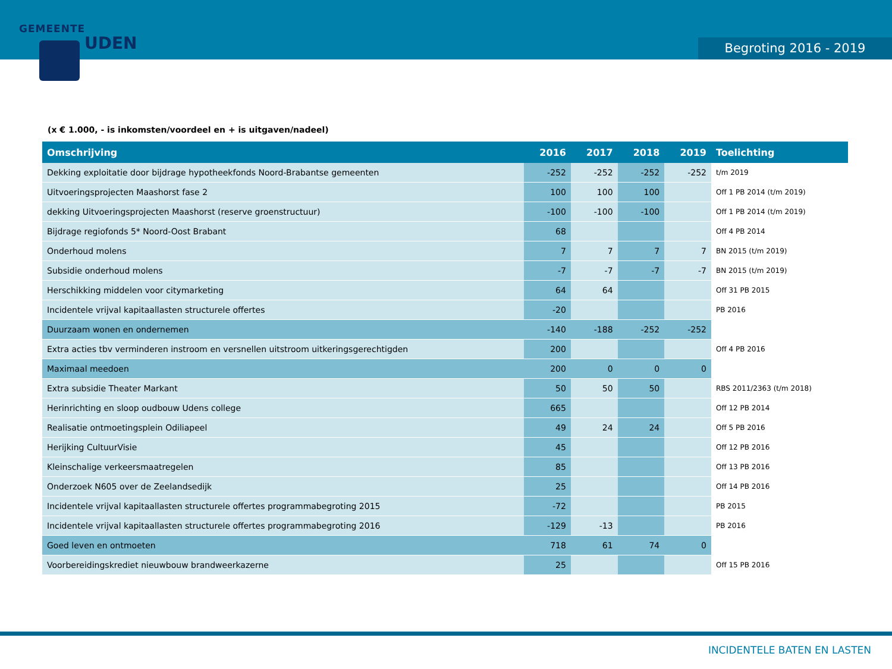GEMEENTE
UDEN
Begroting 2016 - 2019
(x € 1.000, - is inkomsten/voordeel en + is uitgaven/nadeel)
| Omschrijving | 2016 | 2017 | 2018 | 2019 | Toelichting |
| --- | --- | --- | --- | --- | --- |
| Dekking exploitatie door bijdrage hypotheekfonds Noord-Brabantse gemeenten | -252 | -252 | -252 | -252 | t/m 2019 |
| Uitvoeringsprojecten Maashorst fase 2 | 100 | 100 | 100 | | Off 1 PB 2014 (t/m 2019) |
| dekking Uitvoeringsprojecten Maashorst (reserve groenstructuur) | -100 | -100 | -100 | | Off 1 PB 2014 (t/m 2019) |
| Bijdrage regiofonds 5* Noord-Oost Brabant | 68 | | | | Off 4 PB 2014 |
| Onderhoud molens | 7 | 7 | 7 | 7 | BN 2015 (t/m 2019) |
| Subsidie onderhoud molens | -7 | -7 | -7 | -7 | BN 2015 (t/m 2019) |
| Herschikking middelen voor citymarketing | 64 | 64 | | | Off 31 PB 2015 |
| Incidentele vrijval kapitaallasten structurele offertes | -20 | | | | PB 2016 |
| Duurzaam wonen en ondernemen | -140 | -188 | -252 | -252 | |
| Extra acties tbv verminderen instroom en versnellen uitstroom uitkeringsgerechtigden | 200 | | | | Off 4 PB 2016 |
| Maximaal meedoen | 200 | 0 | 0 | 0 | |
| Extra subsidie Theater Markant | 50 | 50 | 50 | | RBS 2011/2363 (t/m 2018) |
| Herinrichting en sloop oudbouw Udens college | 665 | | | | Off 12 PB 2014 |
| Realisatie ontmoetingsplein Odiliapeel | 49 | 24 | 24 | | Off 5 PB 2016 |
| Herijking CultuurVisie | 45 | | | | Off 12 PB 2016 |
| Kleinschalige verkeersmaatregelen | 85 | | | | Off 13 PB 2016 |
| Onderzoek N605 over de Zeelandsedijk | 25 | | | | Off 14 PB 2016 |
| Incidentele vrijval kapitaallasten structurele offertes programmabegroting 2015 | -72 | | | | PB 2015 |
| Incidentele vrijval kapitaallasten structurele offertes programmabegroting 2016 | -129 | -13 | | | PB 2016 |
| Goed leven en ontmoeten | 718 | 61 | 74 | 0 | |
| Voorbereidingskrediet nieuwbouw brandweerkazerne | 25 | | | | Off 15 PB 2016 |
INCIDENTELE BATEN EN LASTEN